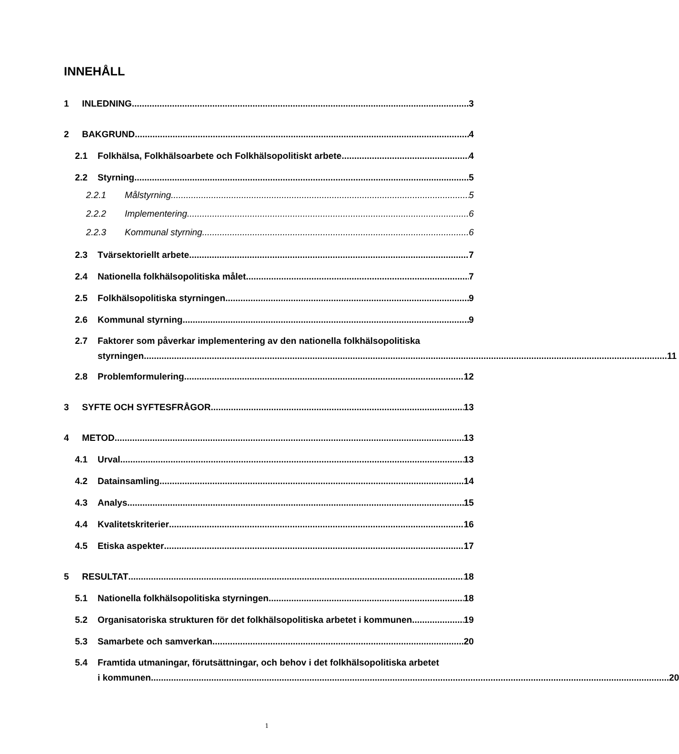INNEHÅLL
1 INLEDNING 3
2 BAKGRUND 4
2.1 Folkhälsa, Folkhälsoarbete och Folkhälsopolitiskt arbete 4
2.2 Styrning 5
2.2.1 Målstyrning 5
2.2.2 Implementering 6
2.2.3 Kommunal styrning 6
2.3 Tvärsektoriellt arbete 7
2.4 Nationella folkhälsopolitiska målet 7
2.5 Folkhälsopolitiska styrningen 9
2.6 Kommunal styrning 9
2.7 Faktorer som påverkar implementering av den nationella folkhälsopolitiska
styrningen 11
2.8 Problemformulering 12
3 SYFTE OCH SYFTESFRÅGOR 13
4 METOD 13
4.1 Urval 13
4.2 Datainsamling 14
4.3 Analys 15
4.4 Kvalitetskriterier 16
4.5 Etiska aspekter 17
5 RESULTAT 18
5.1 Nationella folkhälsopolitiska styrningen 18
5.2 Organisatoriska strukturen för det folkhälsopolitiska arbetet i kommunen 19
5.3 Samarbete och samverkan 20
5.4 Framtida utmaningar, förutsättningar, och behov i det folkhälsopolitiska arbetet
i kommunen 20
1